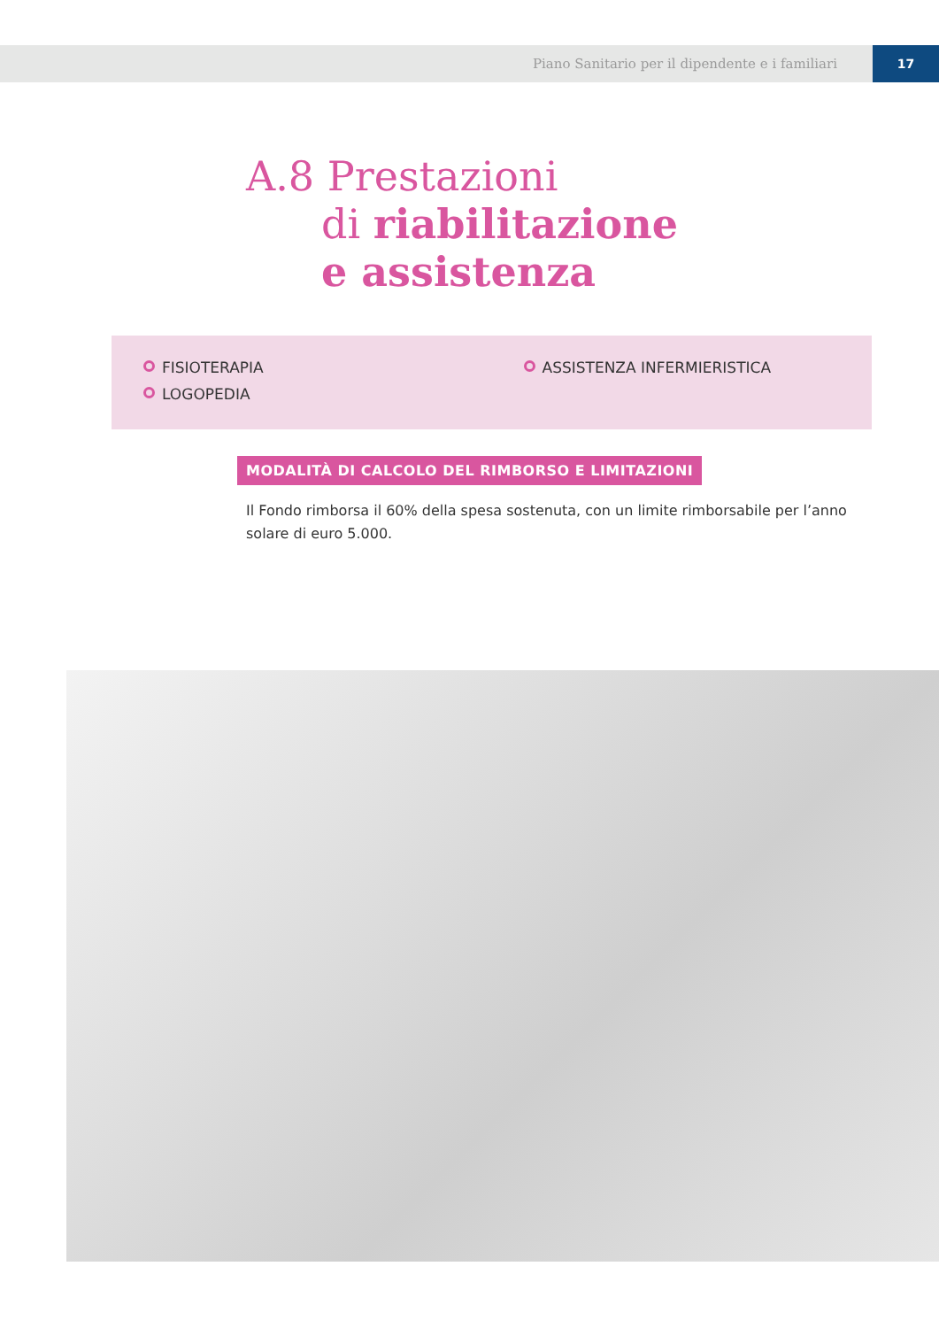Piano Sanitario per il dipendente e i familiari 17
A.8 Prestazioni
di riabilitazione
e assistenza
FISIOTERAPIA
LOGOPEDIA
ASSISTENZA INFERMIERISTICA
MODALITÀ DI CALCOLO DEL RIMBORSO E LIMITAZIONI
Il Fondo rimborsa il 60% della spesa sostenuta, con un limite rimborsabile per l’anno solare di euro 5.000.